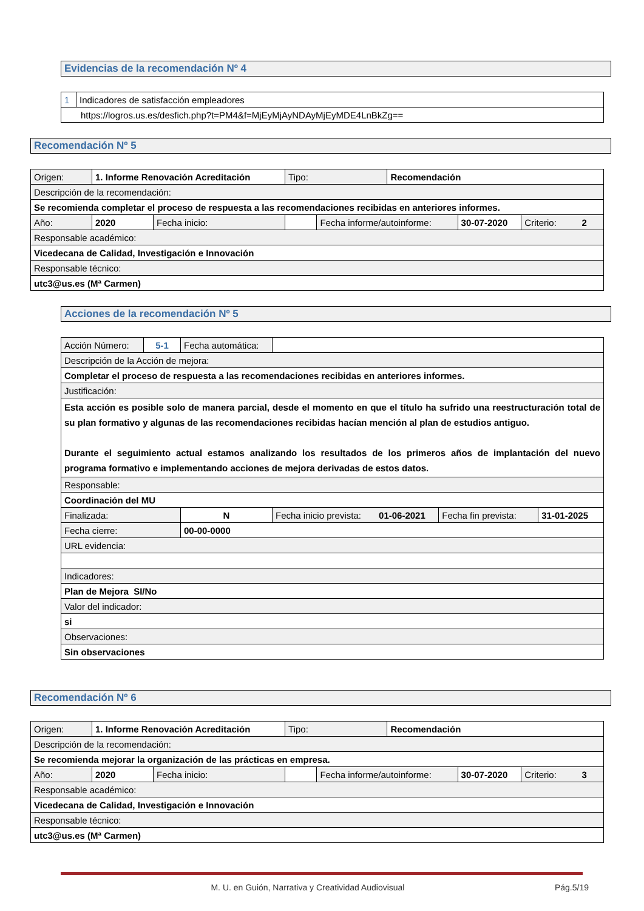Evidencias de la recomendación Nº 4
| 1 | Indicadores de satisfacción empleadores |
| https://logros.us.es/desfich.php?t=PM4&f=MjEyMjAyNDAyMjEyMDE4LnBkZg== | |
Recomendación Nº 5
| Origen: | 1. Informe Renovación Acreditación | | | Tipo: | | Recomendación | | |
| Descripción de la recomendación: | | | | | | | | |
| Se recomienda completar el proceso de respuesta a las recomendaciones recibidas en anteriores informes. | | | | | | | | |
| Año: | | 2020 | Fecha inicio: | | Fecha informe/autoinforme: | | 30-07-2020 | Criterio: 2 |
| Responsable académico: | | | | | | | | |
| Vicedecana de Calidad, Investigación e Innovación | | | | | | | | |
| Responsable técnico: | | | | | | | | |
| utc3@us.es (Mª Carmen) | | | | | | | | |
Acciones de la recomendación Nº 5
| Acción Número: | 5-1 | Fecha automática: | | | |
| Descripción de la Acción de mejora: | | | | | |
| Completar el proceso de respuesta a las recomendaciones recibidas en anteriores informes. | | | | | |
| Justificación: | | | | | |
| Esta acción es posible solo de manera parcial, desde el momento en que el título ha sufrido una reestructuración total de su plan formativo y algunas de las recomendaciones recibidas hacían mención al plan de estudios antiguo. Durante el seguimiento actual estamos analizando los resultados de los primeros años de implantación del nuevo programa formativo e implementando acciones de mejora derivadas de estos datos. | | | | | |
| Responsable: | | | | | |
| Coordinación del MU | | | | | |
| Finalizada: | | N | Fecha inicio prevista: 01-06-2021 | Fecha fin prevista: | 31-01-2025 |
| Fecha cierre: | | 00-00-0000 | | | |
| URL evidencia: | | | | | |
| Indicadores: | | | | | |
| Plan de Mejora SI/No | | | | | |
| Valor del indicador: | | | | | |
| si | | | | | |
| Observaciones: | | | | | |
| Sin observaciones | | | | | |
Recomendación Nº 6
| Origen: | 1. Informe Renovación Acreditación | | | Tipo: | | Recomendación | | |
| Descripción de la recomendación: | | | | | | | | |
| Se recomienda mejorar la organización de las prácticas en empresa. | | | | | | | | |
| Año: | | 2020 | Fecha inicio: | | Fecha informe/autoinforme: | | 30-07-2020 | Criterio: 3 |
| Responsable académico: | | | | | | | | |
| Vicedecana de Calidad, Investigación e Innovación | | | | | | | | |
| Responsable técnico: | | | | | | | | |
| utc3@us.es (Mª Carmen) | | | | | | | | |
M. U. en Guión, Narrativa y Creatividad Audiovisual Pág.5/19